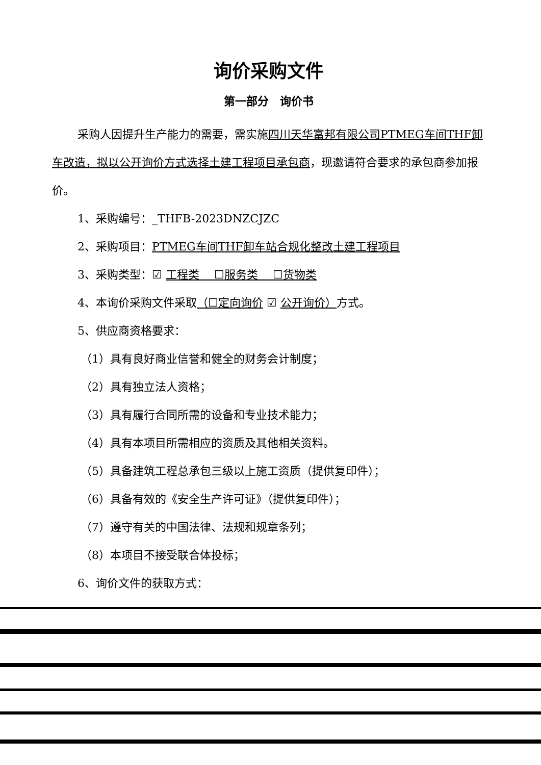询价采购文件
第一部分　询价书
采购人因提升生产能力的需要，需实施四川天华富邦有限公司PTMEG车间THF卸车改造，拟以公开询价方式选择土建工程项目承包商，现邀请符合要求的承包商参加报价。
1、采购编号：_THFB-2023DNZCJZC
2、采购项目：PTMEG车间THF卸车站合规化整改土建工程项目
3、采购类型：☑ 工程类　 ☐服务类　 ☐货物类
4、本询价采购文件采取（☐定向询价 ☑ 公开询价）方式。
5、供应商资格要求：
（1）具有良好商业信誉和健全的财务会计制度；
（2）具有独立法人资格；
（3）具有履行合同所需的设备和专业技术能力；
（4）具有本项目所需相应的资质及其他相关资料。
（5）具备建筑工程总承包三级以上施工资质（提供复印件）；
（6）具备有效的《安全生产许可证》（提供复印件）；
（7）遵守有关的中国法律、法规和规章条列；
（8）本项目不接受联合体投标；
6、询价文件的获取方式：